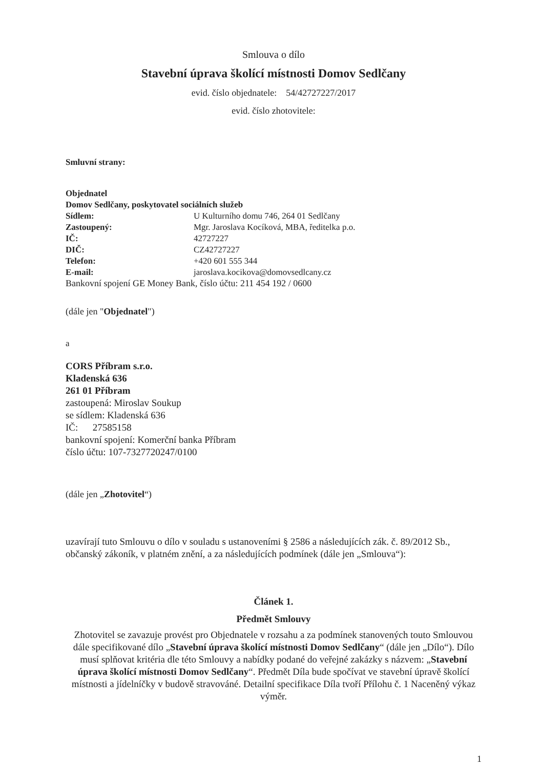Smlouva o dílo
Stavební úprava školící místnosti Domov Sedlčany
evid. číslo objednatele: 54/42727227/2017
evid. číslo zhotovitele:
Smluvní strany:
Objednatel
Domov Sedlčany, poskytovatel sociálních služeb
Sídlem: U Kulturního domu 746, 264 01 Sedlčany
Zastoupený: Mgr. Jaroslava Kocíková, MBA, ředitelka p.o.
IČ: 42727227
DIČ: CZ42727227
Telefon: +420 601 555 344
E-mail: jaroslava.kocikova@domovsedlcany.cz
Bankovní spojení GE Money Bank, číslo účtu: 211 454 192 / 0600
(dále jen "Objednatel")
a
CORS Příbram s.r.o.
Kladenská 636
261 01 Příbram
zastoupená: Miroslav Soukup
se sídlem: Kladenská 636
IČ: 27585158
bankovní spojení: Komerční banka Příbram
číslo účtu: 107-7327720247/0100
(dále jen „Zhotovitel“)
uzavírají tuto Smlouvu o dílo v souladu s ustanoveními § 2586 a následujících zák. č. 89/2012 Sb., občanský zákoník, v platném znění, a za následujících podmínek (dále jen „Smlouva“):
Článek 1.
Předmět Smlouvy
Zhotovitel se zavazuje provést pro Objednatele v rozsahu a za podmínek stanovených touto Smlouvou dále specifikované dílo „Stavební úprava školící místnosti Domov Sedlčany“ (dále jen „Dílo“). Dílo musí splňovat kritéria dle této Smlouvy a nabídky podané do veřejné zakázky s názvem: „Stavební úprava školící místnosti Domov Sedlčany“. Předmět Díla bude spočívat ve stavební úpravě školící místnosti a jídelníčky v budově stravováné. Detailní specifikace Díla tvoří Přílohu č. 1 Naceněný výkaz výměr.
1